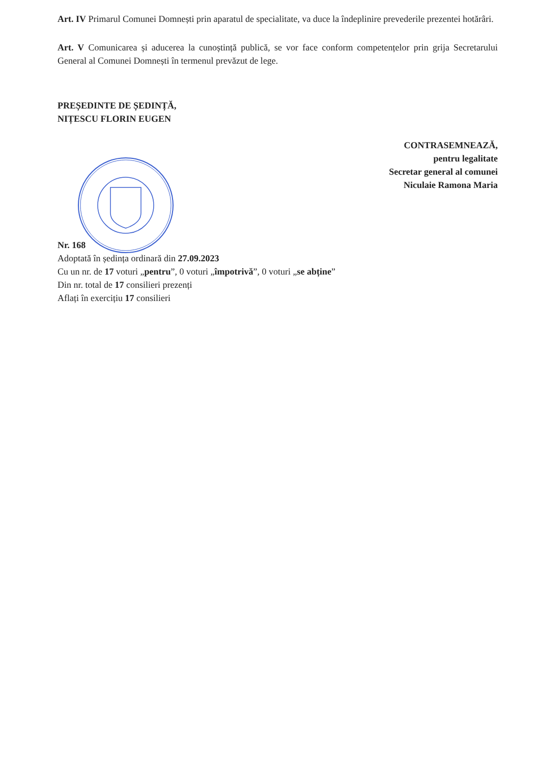Art. IV Primarul Comunei Domnești prin aparatul de specialitate, va duce la îndeplinire prevederile prezentei hotărâri.
Art. V Comunicarea și aducerea la cunoștință publică, se vor face conform competențelor prin grija Secretarului General al Comunei Domnești în termenul prevăzut de lege.
PREȘEDINTE DE ȘEDINȚĂ,
NIȚESCU FLORIN EUGEN
CONTRASEMNEAZĂ,
pentru legalitate
Secretar general al comunei
Niculaie Ramona Maria
Nr. 168
Adoptată în ședința ordinară din 27.09.2023
Cu un nr. de 17 voturi „pentru”, 0 voturi „împotrivă”, 0 voturi „se abține”
Din nr. total de 17 consilieri prezenți
Aflați în exercițiu 17 consilieri